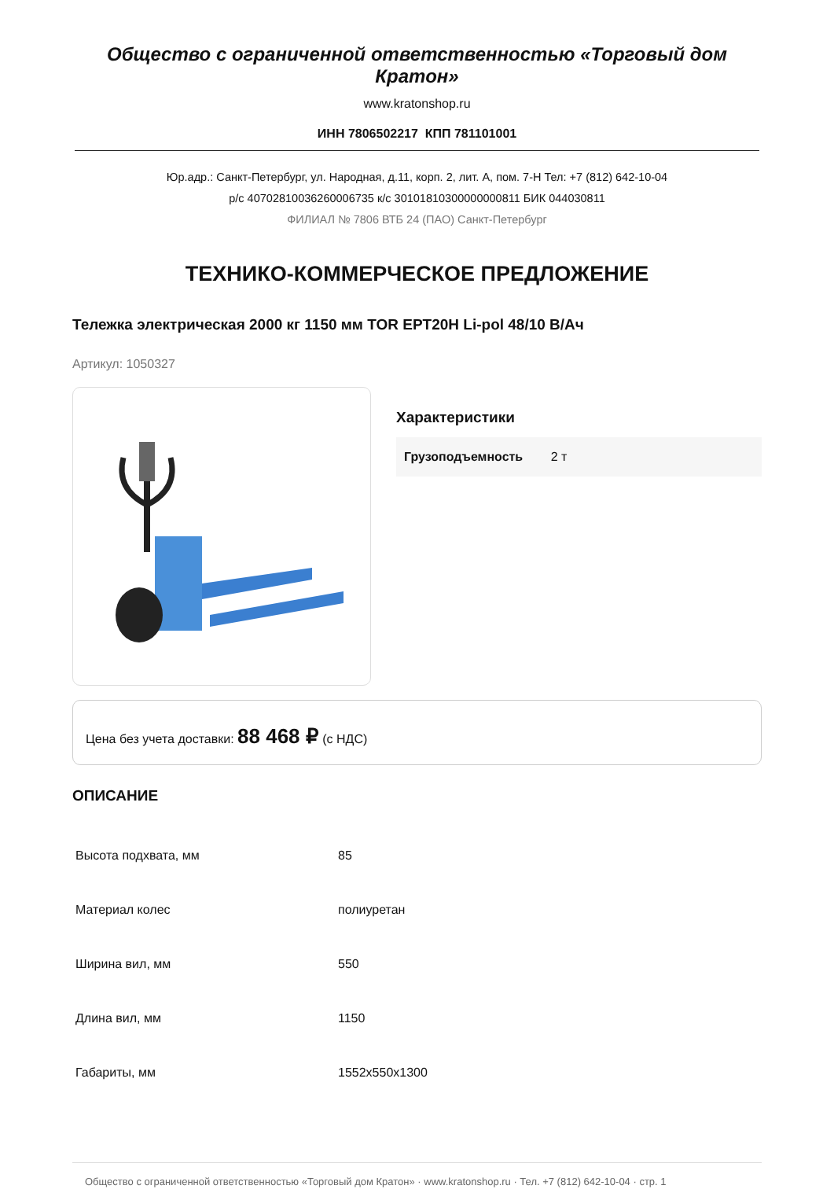Общество с ограниченной ответственностью «Торговый дом Кратон»
www.kratonshop.ru
ИНН 7806502217 КПП 781101001
Юр.адр.: Санкт-Петербург, ул. Народная, д.11, корп. 2, лит. А, пом. 7-Н Тел: +7 (812) 642-10-04
р/с 40702810036260006735 к/с 30101810300000000811 БИК 044030811
ФИЛИАЛ № 7806 ВТБ 24 (ПАО) Санкт-Петербург
ТЕХНИКО-КОММЕРЧЕСКОЕ ПРЕДЛОЖЕНИЕ
Тележка электрическая 2000 кг 1150 мм TOR EPT20H Li-pol 48/10 В/Ач
Артикул: 1050327
Характеристики
Грузоподъемность 2 т
Цена без учета доставки: 88 468 ₽ (с НДС)
ОПИСАНИЕ
| Высота подхвата, мм | 85 |
| Материал колес | полиуретан |
| Ширина вил, мм | 550 |
| Длина вил, мм | 1150 |
| Габариты, мм | 1552x550x1300 |
Общество с ограниченной ответственностью «Торговый дом Кратон» · www.kratonshop.ru · Тел. +7 (812) 642-10-04 · стр. 1